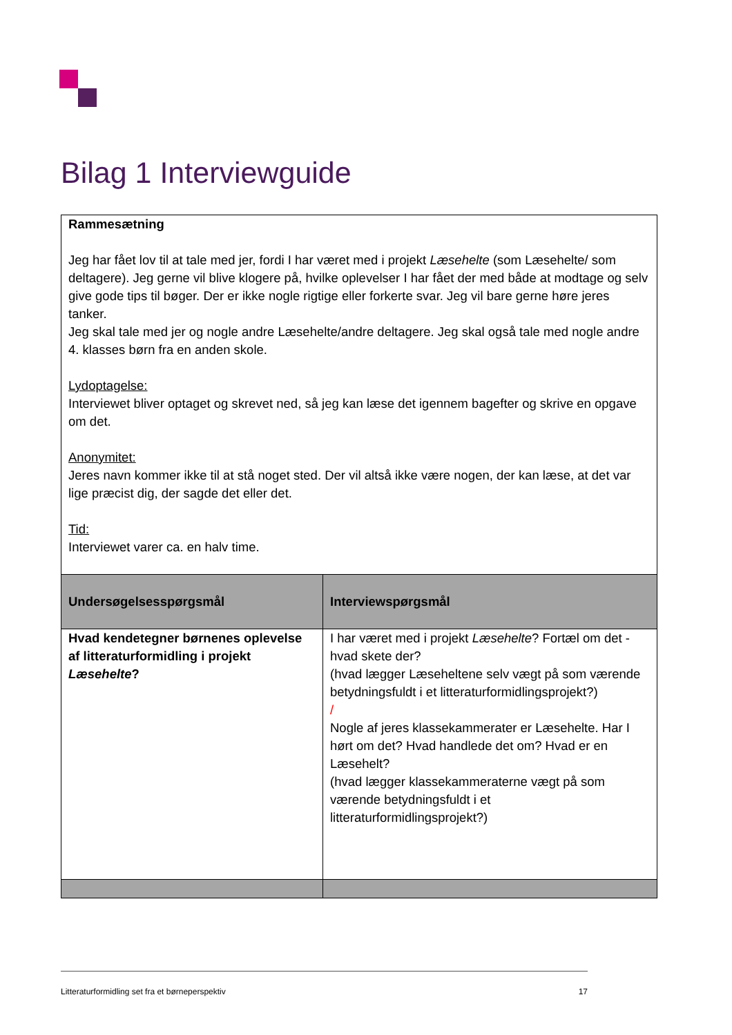Bilag 1 Interviewguide
| Rammesætning Jeg har fået lov til at tale med jer, fordi I har været med i projekt Læsehelte (som Læsehelte/ som deltagere). Jeg gerne vil blive klogere på, hvilke oplevelser I har fået der med både at modtage og selv give gode tips til bøger. Der er ikke nogle rigtige eller forkerte svar. Jeg vil bare gerne høre jeres tanker. Jeg skal tale med jer og nogle andre Læsehelte/andre deltagere. Jeg skal også tale med nogle andre 4. klasses børn fra en anden skole. Lydoptagelse: Interviewet bliver optaget og skrevet ned, så jeg kan læse det igennem bagefter og skrive en opgave om det. Anonymitet: Jeres navn kommer ikke til at stå noget sted. Der vil altså ikke være nogen, der kan læse, at det var lige præcist dig, der sagde det eller det. Tid: Interviewet varer ca. en halv time. | |
| Undersøgelsesspørgsmål | Interviewspørgsmål |
| Hvad kendetegner børnenes oplevelse af litteraturformidling i projekt Læsehelte ? | I har været med i projekt Læsehelte ? Fortæl om det - hvad skete der? (hvad lægger Læseheltene selv vægt på som værende betydningsfuldt i et litteraturformidlingsprojekt?) / Nogle af jeres klassekammerater er Læsehelte. Har I hørt om det? Hvad handlede det om? Hvad er en Læsehelt? (hvad lægger klassekammeraterne vægt på som værende betydningsfuldt i et litteraturformidlingsprojekt?) |
Litteraturformidling set fra et børneperspektiv 17